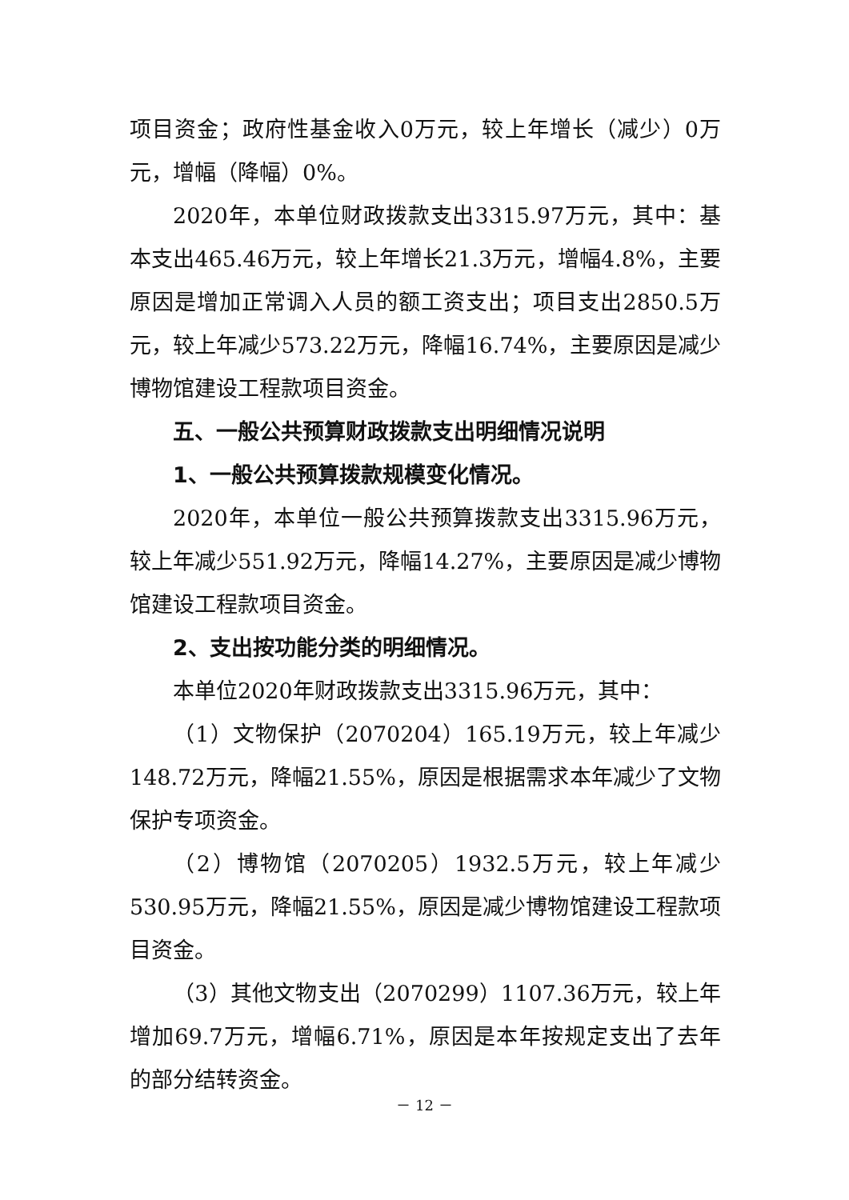项目资金；政府性基金收入0万元，较上年增长（减少）0万元，增幅（降幅）0%。
2020年，本单位财政拨款支出3315.97万元，其中：基本支出465.46万元，较上年增长21.3万元，增幅4.8%，主要原因是增加正常调入人员的额工资支出；项目支出2850.5万元，较上年减少573.22万元，降幅16.74%，主要原因是减少博物馆建设工程款项目资金。
五、一般公共预算财政拨款支出明细情况说明
1、一般公共预算拨款规模变化情况。
2020年，本单位一般公共预算拨款支出3315.96万元，较上年减少551.92万元，降幅14.27%，主要原因是减少博物馆建设工程款项目资金。
2、支出按功能分类的明细情况。
本单位2020年财政拨款支出3315.96万元，其中：
（1）文物保护（2070204）165.19万元，较上年减少148.72万元，降幅21.55%，原因是根据需求本年减少了文物保护专项资金。
（2）博物馆（2070205）1932.5万元，较上年减少530.95万元，降幅21.55%，原因是减少博物馆建设工程款项目资金。
（3）其他文物支出（2070299）1107.36万元，较上年增加69.7万元，增幅6.71%，原因是本年按规定支出了去年的部分结转资金。
－ 12 －